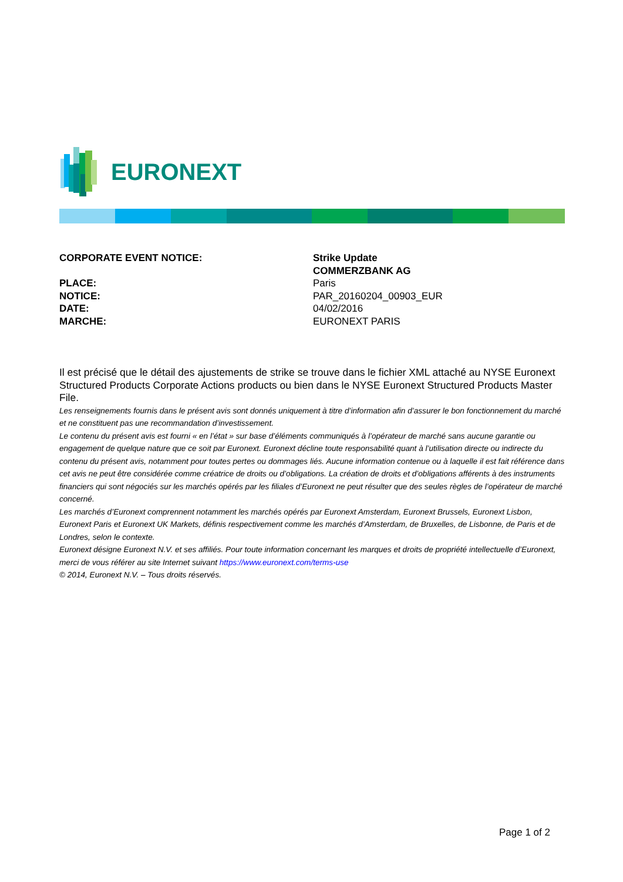EURONEXT
| CORPORATE EVENT NOTICE: | Strike Update COMMERZBANK AG |
| PLACE: | Paris |
| NOTICE: | PAR_20160204_00903_EUR |
| DATE: | 04/02/2016 |
| MARCHE: | EURONEXT PARIS |
Il est précisé que le détail des ajustements de strike se trouve dans le fichier XML attaché au NYSE Euronext Structured Products Corporate Actions products ou bien dans le NYSE Euronext Structured Products Master File.
Les renseignements fournis dans le présent avis sont donnés uniquement à titre d’information afin d’assurer le bon fonctionnement du marché et ne constituent pas une recommandation d’investissement.
Le contenu du présent avis est fourni « en l’état » sur base d’éléments communiqués à l’opérateur de marché sans aucune garantie ou engagement de quelque nature que ce soit par Euronext. Euronext décline toute responsabilité quant à l’utilisation directe ou indirecte du contenu du présent avis, notamment pour toutes pertes ou dommages liés. Aucune information contenue ou à laquelle il est fait référence dans cet avis ne peut être considérée comme créatrice de droits ou d’obligations. La création de droits et d’obligations afférents à des instruments financiers qui sont négociés sur les marchés opérés par les filiales d’Euronext ne peut résulter que des seules règles de l’opérateur de marché concerné.
Les marchés d’Euronext comprennent notamment les marchés opérés par Euronext Amsterdam, Euronext Brussels, Euronext Lisbon, Euronext Paris et Euronext UK Markets, définis respectivement comme les marchés d’Amsterdam, de Bruxelles, de Lisbonne, de Paris et de Londres, selon le contexte.
Euronext désigne Euronext N.V. et ses affiliés. Pour toute information concernant les marques et droits de propriété intellectuelle d’Euronext, merci de vous référer au site Internet suivant https://www.euronext.com/terms-use
© 2014, Euronext N.V. – Tous droits réservés.
Page 1 of 2